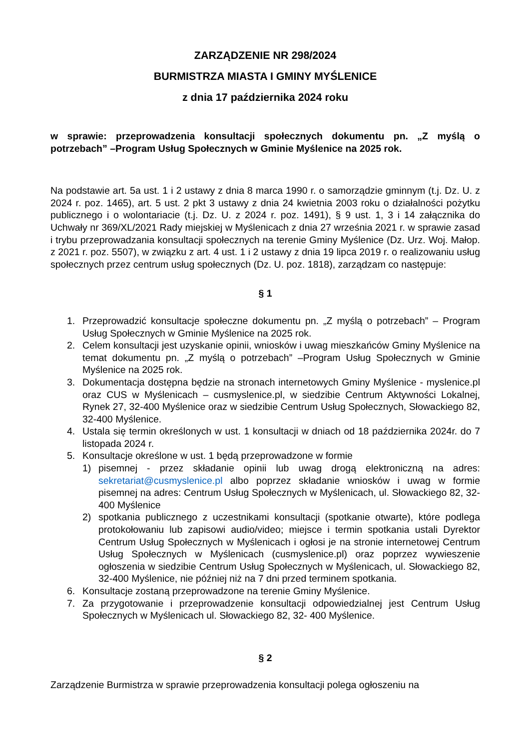ZARZĄDZENIE NR 298/2024
BURMISTRZA MIASTA I GMINY MYŚLENICE
z dnia 17 października 2024 roku
w sprawie: przeprowadzenia konsultacji społecznych dokumentu pn. „Z myślą o potrzebach” –Program Usług Społecznych w Gminie Myślenice na 2025 rok.
Na podstawie art. 5a ust. 1 i 2 ustawy z dnia 8 marca 1990 r. o samorządzie gminnym (t.j. Dz. U. z 2024 r. poz. 1465), art. 5 ust. 2 pkt 3 ustawy z dnia 24 kwietnia 2003 roku o działalności pożytku publicznego i o wolontariacie (t.j. Dz. U. z 2024 r. poz. 1491), § 9 ust. 1, 3 i 14 załącznika do Uchwały nr 369/XL/2021 Rady miejskiej w Myślenicach z dnia 27 września 2021 r. w sprawie zasad i trybu przeprowadzania konsultacji społecznych na terenie Gminy Myślenice (Dz. Urz. Woj. Małop. z 2021 r. poz. 5507), w związku z art. 4 ust. 1 i 2 ustawy z dnia 19 lipca 2019 r. o realizowaniu usług społecznych przez centrum usług społecznych (Dz. U. poz. 1818), zarządzam co następuje:
§ 1
1. Przeprowadzić konsultacje społeczne dokumentu pn. „Z myślą o potrzebach” – Program Usług Społecznych w Gminie Myślenice na 2025 rok.
2. Celem konsultacji jest uzyskanie opinii, wniosków i uwag mieszkańców Gminy Myślenice na temat dokumentu pn. „Z myślą o potrzebach” –Program Usług Społecznych w Gminie Myślenice na 2025 rok.
3. Dokumentacja dostępna będzie na stronach internetowych Gminy Myślenice - myslenice.pl oraz CUS w Myślenicach – cusmyslenice.pl, w siedzibie Centrum Aktywności Lokalnej, Rynek 27, 32-400 Myślenice oraz w siedzibie Centrum Usług Społecznych, Słowackiego 82, 32-400 Myślenice.
4. Ustala się termin określonych w ust. 1 konsultacji w dniach od 18 października 2024r. do 7 listopada 2024 r.
5. Konsultacje określone w ust. 1 będą przeprowadzone w formie
1) pisemnej - przez składanie opinii lub uwag drogą elektroniczną na adres: sekretariat@cusmyslenice.pl albo poprzez składanie wniosków i uwag w formie pisemnej na adres: Centrum Usług Społecznych w Myślenicach, ul. Słowackiego 82, 32- 400 Myślenice
2) spotkania publicznego z uczestnikami konsultacji (spotkanie otwarte), które podlega protokołowaniu lub zapisowi audio/video; miejsce i termin spotkania ustali Dyrektor Centrum Usług Społecznych w Myślenicach i ogłosi je na stronie internetowej Centrum Usług Społecznych w Myślenicach (cusmyslenice.pl) oraz poprzez wywieszenie ogłoszenia w siedzibie Centrum Usług Społecznych w Myślenicach, ul. Słowackiego 82, 32-400 Myślenice, nie później niż na 7 dni przed terminem spotkania.
6. Konsultacje zostaną przeprowadzone na terenie Gminy Myślenice.
7. Za przygotowanie i przeprowadzenie konsultacji odpowiedzialnej jest Centrum Usług Społecznych w Myślenicach ul. Słowackiego 82, 32- 400 Myślenice.
§ 2
Zarządzenie Burmistrza w sprawie przeprowadzenia konsultacji polega ogłoszeniu na